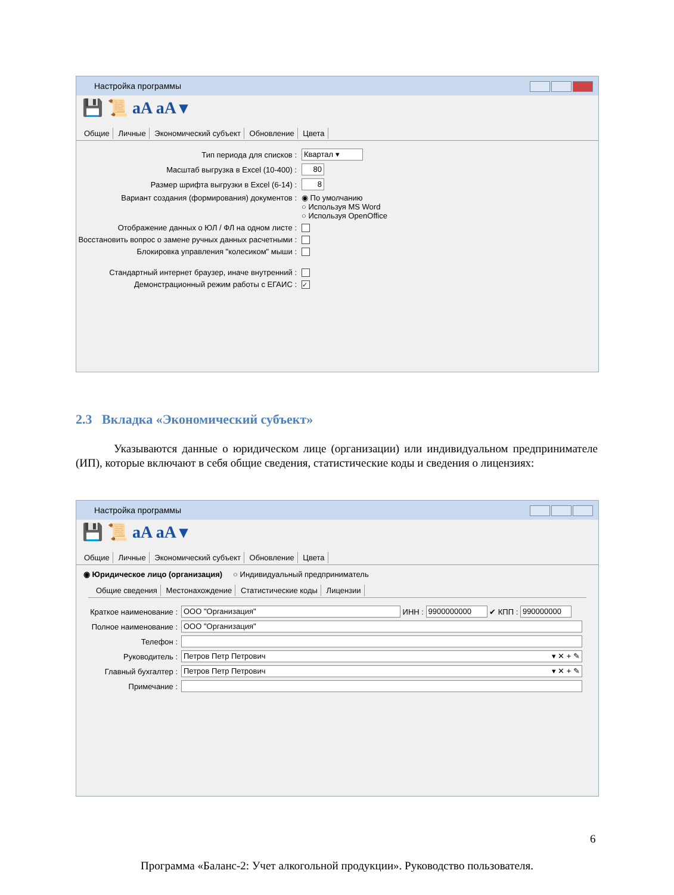Настройка программы
💾 📜 aA aA ▾
Общие Личные Экономический субъект Обновление Цвета
Тип периода для списков :
Квартал ▾
Масштаб выгрузка в Excel (10-400) :
80
Размер шрифта выгрузки в Excel (6-14) :
8
Вариант создания (формирования) документов : ◉ По умолчанию
○ Используя MS Word
○ Используя OpenOffice
Отображение данных о ЮЛ / ФЛ на одном листе :
Восстановить вопрос о замене ручных данных расчетными :
Блокировка управления "колесиком" мыши :
Стандартный интернет браузер, иначе внутренний :
Демонстрационный режим работы с ЕГАИС :
✓
2.3 Вкладка «Экономический субъект»
Указываются данные о юридическом лице (организации) или индивидуальном предпринимателе (ИП), которые включают в себя общие сведения, статистические коды и сведения о лицензиях:
Настройка программы
💾 📜 aA aA ▾
Общие Личные Экономический субъект Обновление Цвета
◉ Юридическое лицо (организация) ○ Индивидуальный предприниматель
Общие сведения Местонахождение Статистические коды Лицензии
Краткое наименование :
ООО "Организация"
ИНН :
9900000000
✔ КПП :
990000000
Полное наименование :
ООО "Организация"
Телефон :
Руководитель :
Петров Петр Петрович ▾ ✕ + ✎
Главный бухгалтер :
Петров Петр Петрович ▾ ✕ + ✎
Примечание :
6
Программа «Баланс-2: Учет алкогольной продукции». Руководство пользователя.